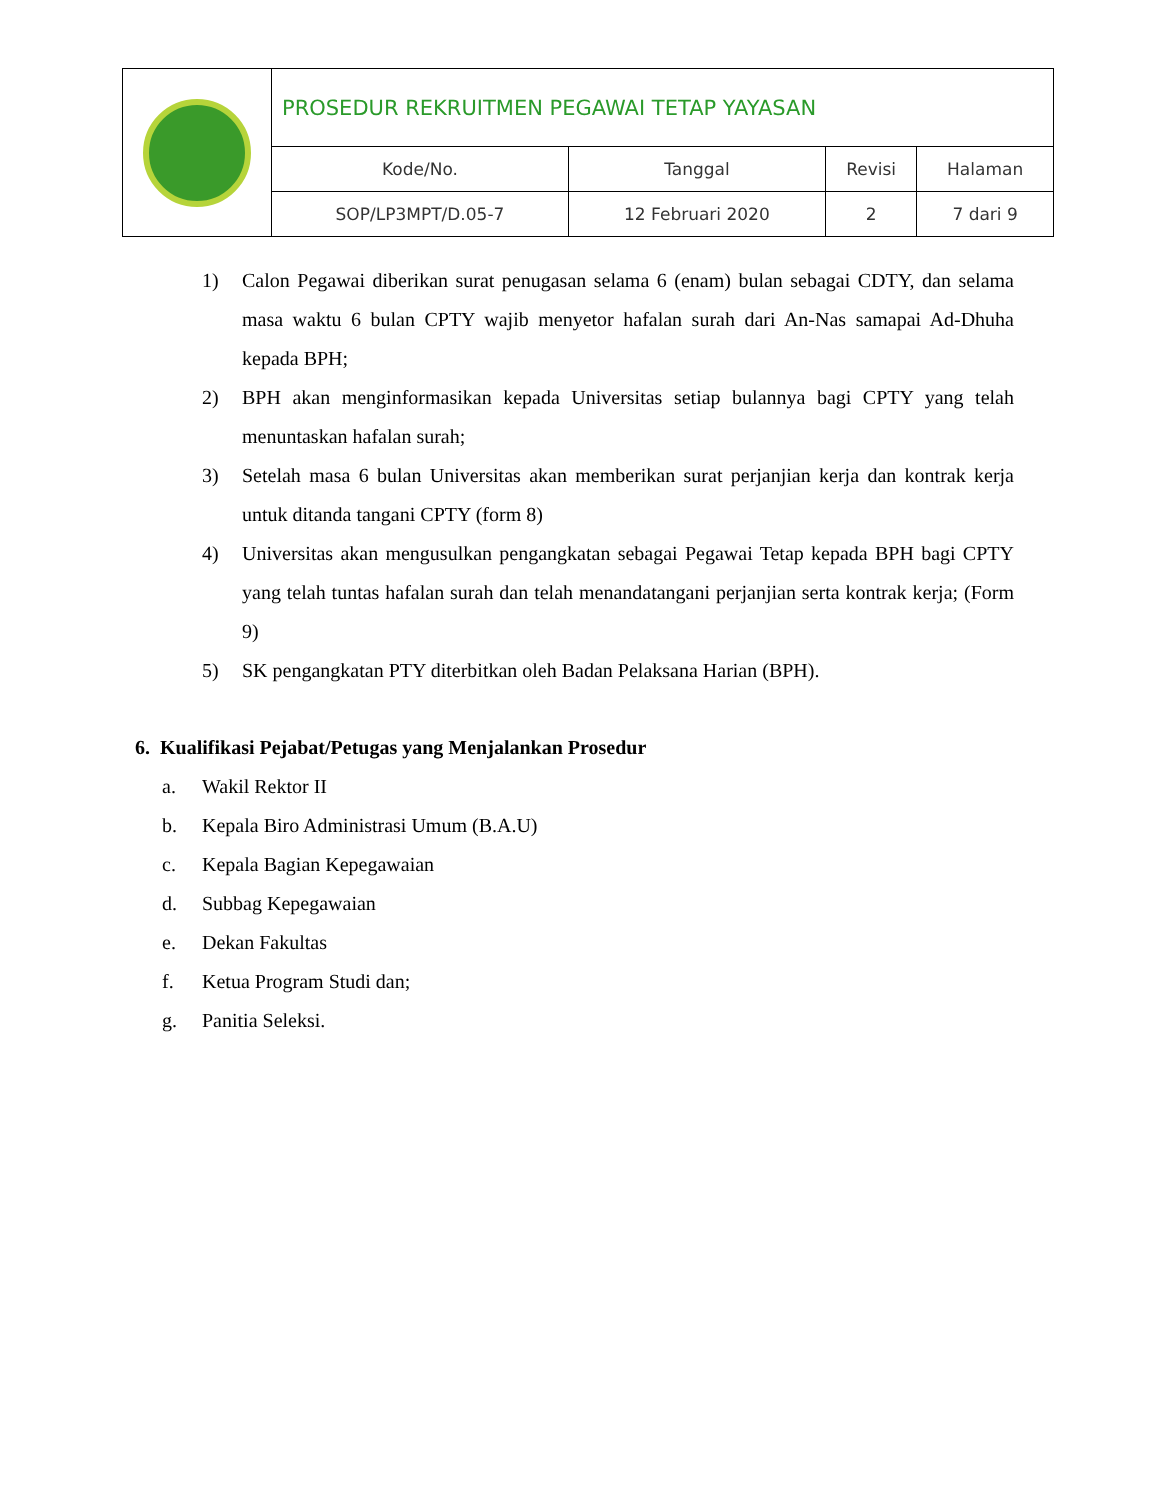| | PROSEDUR REKRUITMEN PEGAWAI TETAP YAYASAN | | | |
| | Kode/No. | Tanggal | Revisi | Halaman |
| | SOP/LP3MPT/D.05-7 | 12 Februari 2020 | 2 | 7 dari 9 |
1) Calon Pegawai diberikan surat penugasan selama 6 (enam) bulan sebagai CDTY, dan selama masa waktu 6 bulan CPTY wajib menyetor hafalan surah dari An-Nas samapai Ad-Dhuha kepada BPH;
2) BPH akan menginformasikan kepada Universitas setiap bulannya bagi CPTY yang telah menuntaskan hafalan surah;
3) Setelah masa 6 bulan Universitas akan memberikan surat perjanjian kerja dan kontrak kerja untuk ditanda tangani CPTY (form 8)
4) Universitas akan mengusulkan pengangkatan sebagai Pegawai Tetap kepada BPH bagi CPTY yang telah tuntas hafalan surah dan telah menandatangani perjanjian serta kontrak kerja; (Form 9)
5) SK pengangkatan PTY diterbitkan oleh Badan Pelaksana Harian (BPH).
6. Kualifikasi Pejabat/Petugas yang Menjalankan Prosedur
a. Wakil Rektor II
b. Kepala Biro Administrasi Umum (B.A.U)
c. Kepala Bagian Kepegawaian
d. Subbag Kepegawaian
e. Dekan Fakultas
f. Ketua Program Studi dan;
g. Panitia Seleksi.